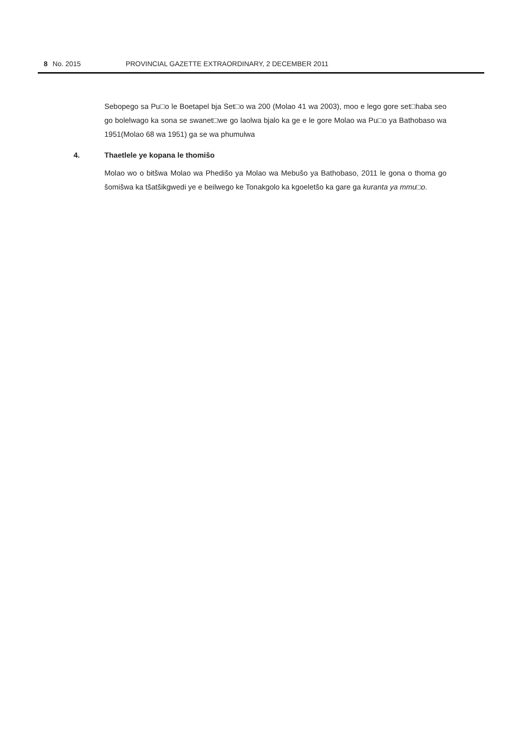8 No. 2015 PROVINCIAL GAZETTE EXTRAORDINARY, 2 DECEMBER 2011
Sebopego sa Pu□o le Boetapel bja Set□o wa 200 (Molao 41 wa 2003), moo e lego gore set□haba seo go bolelwago ka sona se swanet□we go laolwa bjalo ka ge e le gore Molao wa Pu□o ya Bathobaso wa 1951(Molao 68 wa 1951) ga se wa phumulwa
4. Thaetlele ye kopana le thomišo
Molao wo o bitšwa Molao wa Phedišo ya Molao wa Mebušo ya Bathobaso, 2011 le gona o thoma go šomišwa ka tšatšikgwedi ye e beilwego ke Tonakgolo ka kgoeletšo ka gare ga kuranta ya mmu□o.